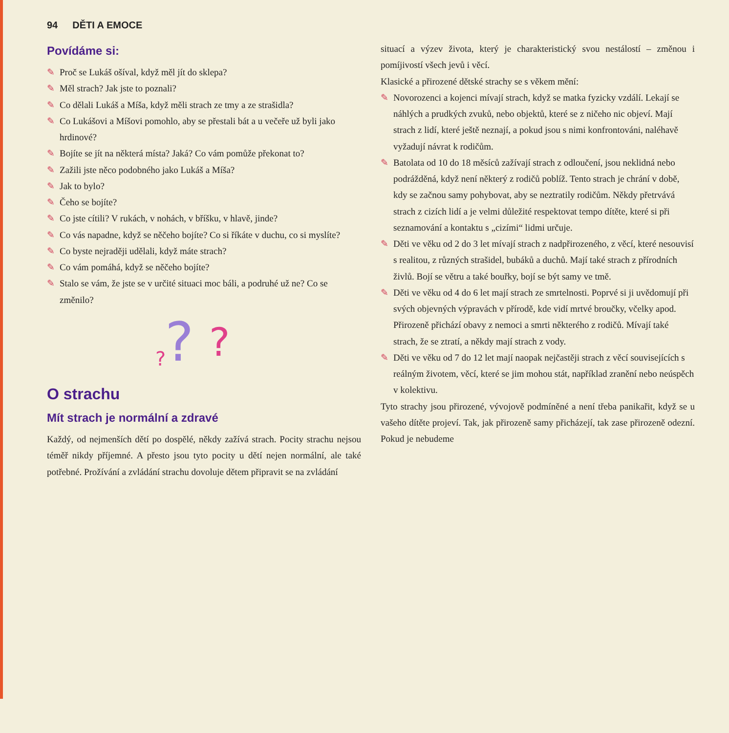94 DĚTI A EMOCE
Povídáme si:
✎ Proč se Lukáš ošíval, když měl jít do sklepa?
✎ Měl strach? Jak jste to poznali?
✎ Co dělali Lukáš a Míša, když měli strach ze tmy a ze strašidla?
✎ Co Lukášovi a Míšovi pomohlo, aby se přestali bát a u večeře už byli jako hrdinové?
✎ Bojíte se jít na některá místa? Jaká? Co vám pomůže překonat to?
✎ Zažili jste něco podobného jako Lukáš a Míša?
✎ Jak to bylo?
✎ Čeho se bojíte?
✎ Co jste cítili? V rukách, v nohách, v bříšku, v hlavě, jinde?
✎ Co vás napadne, když se něčeho bojíte? Co si říkáte v duchu, co si myslíte?
✎ Co byste nejraději udělali, když máte strach?
✎ Co vám pomáhá, když se něčeho bojíte?
✎ Stalo se vám, že jste se v určité situaci moc báli, a podruhé už ne? Co se změnilo?
?
?
?
O strachu
Mít strach je normální a zdravé
Každý, od nejmenších dětí po dospělé, někdy zažívá strach. Pocity strachu nejsou téměř nikdy příjemné. A přesto jsou tyto pocity u dětí nejen normální, ale také potřebné. Prožívání a zvládání strachu dovoluje dětem připravit se na zvládání
situací a výzev života, který je charakteristický svou nestálostí – změnou i pomíjivostí všech jevů i věcí.
Klasické a přirozené dětské strachy se s věkem mění:
✎ Novorozenci a kojenci mívají strach, když se matka fyzicky vzdálí. Lekají se náhlých a prudkých zvuků, nebo objektů, které se z ničeho nic objeví. Mají strach z lidí, které ještě neznají, a pokud jsou s nimi konfrontováni, naléhavě vyžadují návrat k rodičům.
✎ Batolata od 10 do 18 měsíců zažívají strach z odloučení, jsou neklidná nebo podrážděná, když není některý z rodičů poblíž. Tento strach je chrání v době, kdy se začnou samy pohybovat, aby se neztratily rodičům. Někdy přetrvává strach z cizích lidí a je velmi důležité respektovat tempo dítěte, které si při seznamování a kontaktu s „cizími“ lidmi určuje.
✎ Děti ve věku od 2 do 3 let mívají strach z nadpřirozeného, z věcí, které nesouvisí s realitou, z různých strašidel, bubáků a duchů. Mají také strach z přírodních živlů. Bojí se větru a také bouřky, bojí se být samy ve tmě.
✎ Děti ve věku od 4 do 6 let mají strach ze smrtelnosti. Poprvé si ji uvědomují při svých objevných výpravách v přírodě, kde vidí mrtvé broučky, včelky apod. Přirozeně přichází obavy z nemoci a smrti některého z rodičů. Mívají také strach, že se ztratí, a někdy mají strach z vody.
✎ Děti ve věku od 7 do 12 let mají naopak nejčastěji strach z věcí souvisejících s reálným životem, věcí, které se jim mohou stát, například zranění nebo neúspěch v kolektivu.
Tyto strachy jsou přirozené, vývojově podmíněné a není třeba panikařit, když se u vašeho dítěte projeví. Tak, jak přirozeně samy přicházejí, tak zase přirozeně odezní. Pokud je nebudeme